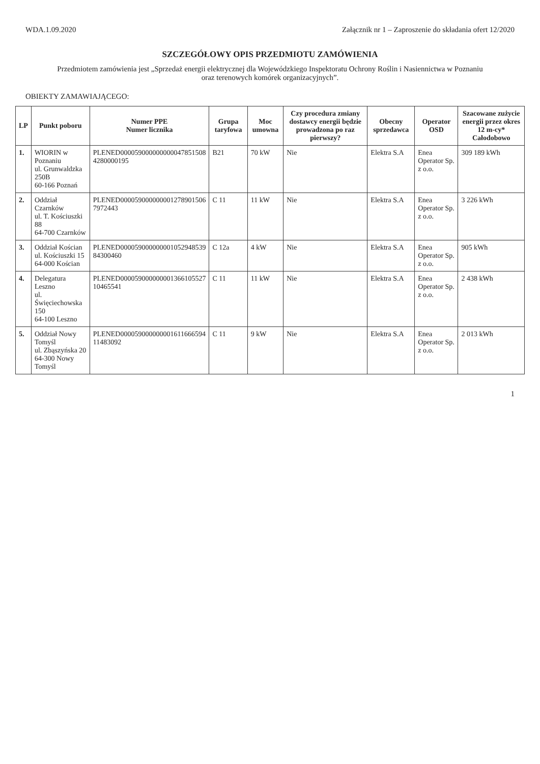WDA.1.09.2020 Załącznik nr 1 – Zaproszenie do składania ofert 12/2020
SZCZEGÓŁOWY OPIS PRZEDMIOTU ZAMÓWIENIA
Przedmiotem zamówienia jest „Sprzedaż energii elektrycznej dla Wojewódzkiego Inspektoratu Ochrony Roślin i Nasiennictwa w Poznaniu
oraz terenowych komórek organizacyjnych”.
OBIEKTY ZAMAWIAJĄCEGO:
| LP | Punkt poboru | Numer PPE Numer licznika | Grupa taryfowa | Moc umowna | Czy procedura zmiany dostawcy energii będzie prowadzona po raz pierwszy? | Obecny sprzedawca | Operator OSD | Szacowane zużycie energii przez okres 12 m-cy* Całodobowo |
| --- | --- | --- | --- | --- | --- | --- | --- | --- |
| 1. | WIORIN w Poznaniu ul. Grunwaldzka 250B 60-166 Poznań | PLENED000059000000000047851508 4280000195 | B21 | 70 kW | Nie | Elektra S.A | Enea Operator Sp. z o.o. | 309 189 kWh |
| 2. | Oddział Czarnków ul. T. Kościuszki 88 64-700 Czarnków | PLENED000059000000001278901506 7972443 | C 11 | 11 kW | Nie | Elektra S.A | Enea Operator Sp. z o.o. | 3 226 kWh |
| 3. | Oddział Kościan ul. Kościuszki 15 64-000 Kościan | PLENED000059000000001052948539 84300460 | C 12a | 4 kW | Nie | Elektra S.A | Enea Operator Sp. z o.o. | 905 kWh |
| 4. | Delegatura Leszno ul. Święciechowska 150 64-100 Leszno | PLENED000059000000001366105527 10465541 | C 11 | 11 kW | Nie | Elektra S.A | Enea Operator Sp. z o.o. | 2 438 kWh |
| 5. | Oddział Nowy Tomyśl ul. Zbąszyńska 20 64-300 Nowy Tomyśl | PLENED000059000000001611666594 11483092 | C 11 | 9 kW | Nie | Elektra S.A | Enea Operator Sp. z o.o. | 2 013 kWh |
1